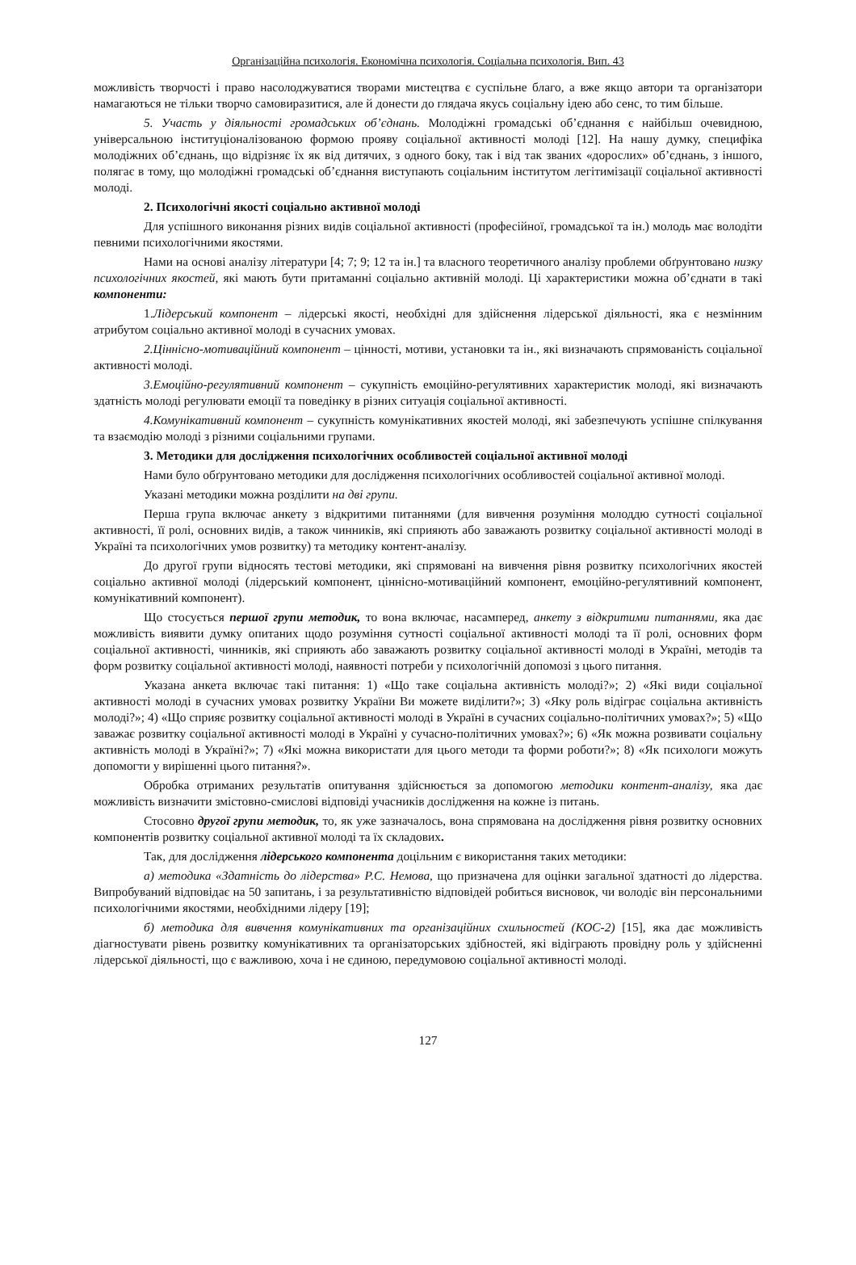Організаційна психологія. Економічна психологія. Соціальна психологія. Вип. 43
можливість творчості і право насолоджуватися творами мистецтва є суспільне благо, а вже якщо автори та організатори намагаються не тільки творчо самовиразитися, але й донести до глядача якусь соціальну ідею або сенс, то тим більше.
5. Участь у діяльності громадських об’єднань. Молодіжні громадські об’єднання є найбільш очевидною, універсальною інституціоналізованою формою прояву соціальної активності молоді [12]. На нашу думку, специфіка молодіжних об’єднань, що відрізняє їх як від дитячих, з одного боку, так і від так званих «дорослих» об’єднань, з іншого, полягає в тому, що молодіжні громадські об’єднання виступають соціальним інститутом легітимізації соціальної активності молоді.
2. Психологічні якості соціально активної молоді
Для успішного виконання різних видів соціальної активності (професійної, громадської та ін.) молодь має володіти певними психологічними якостями.
Нами на основі аналізу літератури [4; 7; 9; 12 та ін.] та власного теоретичного аналізу проблеми обґрунтовано низку психологічних якостей, які мають бути притаманні соціально активній молоді. Ці характеристики можна об’єднати в такі компоненти:
1.Лідерський компонент – лідерські якості, необхідні для здійснення лідерської діяльності, яка є незмінним атрибутом соціально активної молоді в сучасних умовах.
2.Ціннісно-мотиваційний компонент – цінності, мотиви, установки та ін., які визначають спрямованість соціальної активності молоді.
3.Емоційно-регулятивний компонент – сукупність емоційно-регулятивних характеристик молоді, які визначають здатність молоді регулювати емоції та поведінку в різних ситуація соціальної активності.
4.Комунікативний компонент – сукупність комунікативних якостей молоді, які забезпечують успішне спілкування та взаємодію молоді з різними соціальними групами.
3. Методики для дослідження психологічних особливостей соціальної активної молоді
Нами було обґрунтовано методики для дослідження психологічних особливостей соціальної активної молоді.
Указані методики можна розділити на дві групи.
Перша група включає анкету з відкритими питаннями (для вивчення розуміння молоддю сутності соціальної активності, її ролі, основних видів, а також чинників, які сприяють або заважають розвитку соціальної активності молоді в Україні та психологічних умов розвитку) та методику контент-аналізу.
До другої групи відносять тестові методики, які спрямовані на вивчення рівня розвитку психологічних якостей соціально активної молоді (лідерський компонент, ціннісно-мотиваційний компонент, емоційно-регулятивний компонент, комунікативний компонент).
Що стосується першої групи методик, то вона включає, насамперед, анкету з відкритими питаннями, яка дає можливість виявити думку опитаних щодо розуміння сутності соціальної активності молоді та її ролі, основних форм соціальної активності, чинників, які сприяють або заважають розвитку соціальної активності молоді в Україні, методів та форм розвитку соціальної активності молоді, наявності потреби у психологічній допомозі з цього питання.
Указана анкета включає такі питання: 1) «Що таке соціальна активність молоді?»; 2) «Які види соціальної активності молоді в сучасних умовах розвитку України Ви можете виділити?»; 3) «Яку роль відіграє соціальна активність молоді?»; 4) «Що сприяє розвитку соціальної активності молоді в Україні в сучасних соціально-політичних умовах?»; 5) «Що заважає розвитку соціальної активності молоді в Україні у сучасно-політичних умовах?»; 6) «Як можна розвивати соціальну активність молоді в Україні?»; 7) «Які можна використати для цього методи та форми роботи?»; 8) «Як психологи можуть допомогти у вирішенні цього питання?».
Обробка отриманих результатів опитування здійснюється за допомогою методики контент-аналізу, яка дає можливість визначити змістовно-смислові відповіді учасників дослідження на кожне із питань.
Стосовно другої групи методик, то, як уже зазначалось, вона спрямована на дослідження рівня розвитку основних компонентів розвитку соціальної активної молоді та їх складових.
Так, для дослідження лідерського компонента доцільним є використання таких методики:
а) методика «Здатність до лідерства» Р.С. Немова, що призначена для оцінки загальної здатності до лідерства. Випробуваний відповідає на 50 запитань, і за результативністю відповідей робиться висновок, чи володіє він персональними психологічними якостями, необхідними лідеру [19];
б) методика для вивчення комунікативних та організаційних схильностей (КОС-2) [15], яка дає можливість діагностувати рівень розвитку комунікативних та організаторських здібностей, які відіграють провідну роль у здійсненні лідерської діяльності, що є важливою, хоча і не єдиною, передумовою соціальної активності молоді.
127